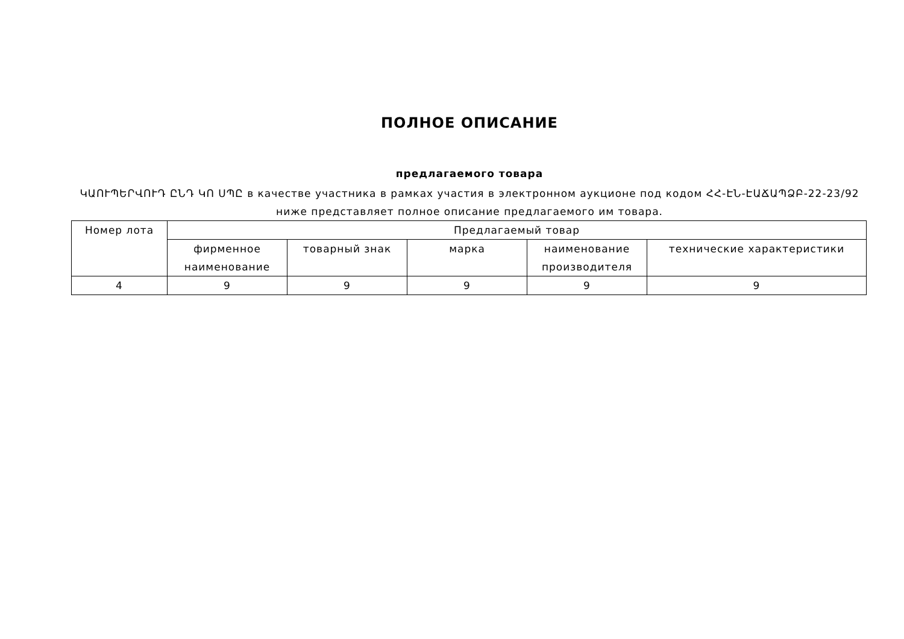ПОЛНОЕ ОПИСАНИЕ
предлагаемого товара
ԿԱՈՒՊԵՐՎՈՒԴ ԸՆԴ ԿՈ ՍՊԸ в качестве участника в рамках участия в электронном аукционе под кодом ՀՀ-ԷՆ-ԷԱՃԱՊՁԲ-22-23/92 ниже представляет полное описание предлагаемого им товара.
| Номер лота | Предлагаемый товар | | | | |
| --- | --- | --- | --- | --- | --- |
| | фирменное наименование | товарный знак | марка | наименование производителя | технические характеристики |
| 4 | 9 | 9 | 9 | 9 | 9 |